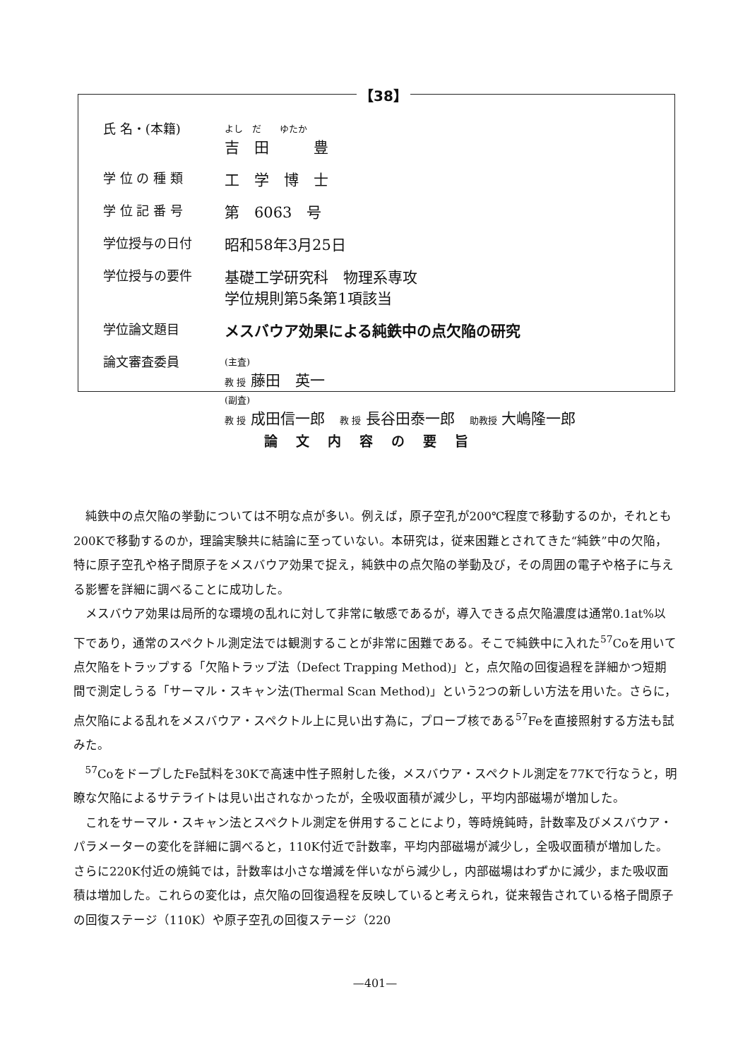【38】
| 氏 名・(本籍) | よし だ ゆたか 吉 田 豊 |
| 学 位 の 種 類 | 工 学 博 士 |
| 学 位 記 番 号 | 第 6063 号 |
| 学位授与の日付 | 昭和58年3月25日 |
| 学位授与の要件 | 基礎工学研究科 物理系専攻 学位規則第5条第1項該当 |
| 学位論文題目 | メスバウア効果による純鉄中の点欠陥の研究 |
| 論文審査委員 | (主査) 教 授 藤田 英一 (副査) 教 授 成田信一郎 教 授 長谷田泰一郎 助教授 大嶋隆一郎 |
論文内容の要旨
純鉄中の点欠陥の挙動については不明な点が多い。例えば，原子空孔が200℃程度で移動するのか，それとも200Kで移動するのか，理論実験共に結論に至っていない。本研究は，従来困難とされてきた“純鉄”中の欠陥，特に原子空孔や格子間原子をメスバウア効果で捉え，純鉄中の点欠陥の挙動及び，その周囲の電子や格子に与える影響を詳細に調べることに成功した。
メスバウア効果は局所的な環境の乱れに対して非常に敏感であるが，導入できる点欠陥濃度は通常0.1at%以下であり，通常のスペクトル測定法では観測することが非常に困難である。そこで純鉄中に入れた<sup>57</sup>Coを用いて点欠陥をトラップする「欠陥トラップ法（Defect Trapping Method)」と，点欠陥の回復過程を詳細かつ短期間で測定しうる「サーマル・スキャン法(Thermal Scan Method)」という2つの新しい方法を用いた。さらに，点欠陥による乱れをメスバウア・スペクトル上に見い出す為に，プローブ核である<sup>57</sup>Feを直接照射する方法も試みた。
<sup>57</sup>CoをドープしたFe試料を30Kで高速中性子照射した後，メスバウア・スペクトル測定を77Kで行なうと，明瞭な欠陥によるサテライトは見い出されなかったが，全吸収面積が減少し，平均内部磁場が増加した。
これをサーマル・スキャン法とスペクトル測定を併用することにより，等時焼鈍時，計数率及びメスバウア・パラメーターの変化を詳細に調べると，110K付近で計数率，平均内部磁場が減少し，全吸収面積が増加した。さらに220K付近の焼鈍では，計数率は小さな増減を伴いながら減少し，内部磁場はわずかに減少，また吸収面積は増加した。これらの変化は，点欠陥の回復過程を反映していると考えられ，従来報告されている格子間原子の回復ステージ（110K）や原子空孔の回復ステージ（220
—401—